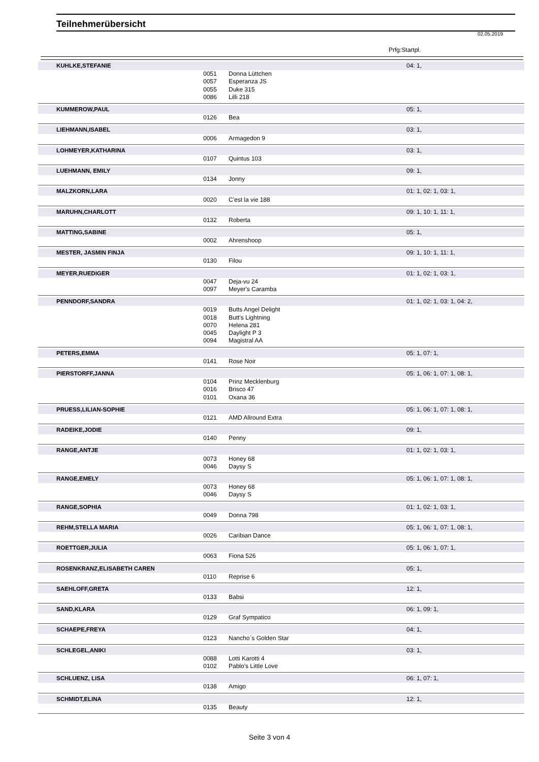Teilnehmerübersicht
02.05.2019
Prfg:Startpl.
| KUHLKE,STEFANIE | | | 04: 1, |
| | 0051 | Donna Lüttchen | |
| | 0057 | Esperanza JS | |
| | 0055 | Duke 315 | |
| | 0086 | Lilli 218 | |
| KUMMEROW,PAUL | | | 05: 1, |
| | 0126 | Bea | |
| LIEHMANN,ISABEL | | | 03: 1, |
| | 0006 | Armagedon 9 | |
| LOHMEYER,KATHARINA | | | 03: 1, |
| | 0107 | Quintus 103 | |
| LUEHMANN, EMILY | | | 09: 1, |
| | 0134 | Jonny | |
| MALZKORN,LARA | | | 01: 1, 02: 1, 03: 1, |
| | 0020 | C'est la vie 188 | |
| MARUHN,CHARLOTT | | | 09: 1, 10: 1, 11: 1, |
| | 0132 | Roberta | |
| MATTING,SABINE | | | 05: 1, |
| | 0002 | Ahrenshoop | |
| MESTER, JASMIN FINJA | | | 09: 1, 10: 1, 11: 1, |
| | 0130 | Filou | |
| MEYER,RUEDIGER | | | 01: 1, 02: 1, 03: 1, |
| | 0047 | Deja-vu 24 | |
| | 0097 | Meyer's Caramba | |
| PENNDORF,SANDRA | | | 01: 1, 02: 1, 03: 1, 04: 2, |
| | 0019 | Butts Angel Delight | |
| | 0018 | Butt's Lightning | |
| | 0070 | Helena 281 | |
| | 0045 | Daylight P 3 | |
| | 0094 | Magistral AA | |
| PETERS,EMMA | | | 05: 1, 07: 1, |
| | 0141 | Rose Noir | |
| PIERSTORFF,JANNA | | | 05: 1, 06: 1, 07: 1, 08: 1, |
| | 0104 | Prinz Mecklenburg | |
| | 0016 | Brisco 47 | |
| | 0101 | Oxana 36 | |
| PRUESS,LILIAN-SOPHIE | | | 05: 1, 06: 1, 07: 1, 08: 1, |
| | 0121 | AMD Allround Extra | |
| RADEIKE,JODIE | | | 09: 1, |
| | 0140 | Penny | |
| RANGE,ANTJE | | | 01: 1, 02: 1, 03: 1, |
| | 0073 | Honey 68 | |
| | 0046 | Daysy S | |
| RANGE,EMELY | | | 05: 1, 06: 1, 07: 1, 08: 1, |
| | 0073 | Honey 68 | |
| | 0046 | Daysy S | |
| RANGE,SOPHIA | | | 01: 1, 02: 1, 03: 1, |
| | 0049 | Donna 798 | |
| REHM,STELLA MARIA | | | 05: 1, 06: 1, 07: 1, 08: 1, |
| | 0026 | Caribian Dance | |
| ROETTGER,JULIA | | | 05: 1, 06: 1, 07: 1, |
| | 0063 | Fiona 526 | |
| ROSENKRANZ,ELISABETH CAREN | | | 05: 1, |
| | 0110 | Reprise 6 | |
| SAEHLOFF,GRETA | | | 12: 1, |
| | 0133 | Babsi | |
| SAND,KLARA | | | 06: 1, 09: 1, |
| | 0129 | Graf Sympatico | |
| SCHAEPE,FREYA | | | 04: 1, |
| | 0123 | Nancho`s Golden Star | |
| SCHLEGEL,ANIKI | | | 03: 1, |
| | 0088 | Lotti Karotti 4 | |
| | 0102 | Pablo's Little Love | |
| SCHLUENZ, LISA | | | 06: 1, 07: 1, |
| | 0138 | Amigo | |
| SCHMIDT,ELINA | | | 12: 1, |
| | 0135 | Beauty | |
Seite 3 von 4